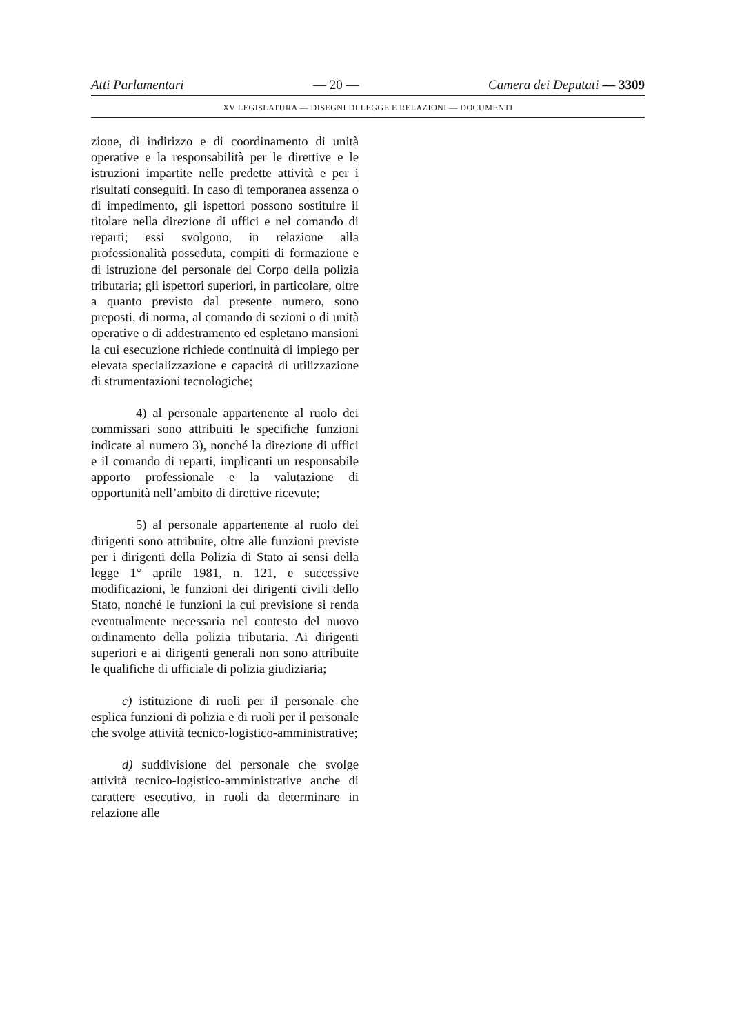Atti Parlamentari — 20 — Camera dei Deputati — 3309
XV LEGISLATURA — DISEGNI DI LEGGE E RELAZIONI — DOCUMENTI
zione, di indirizzo e di coordinamento di unità operative e la responsabilità per le direttive e le istruzioni impartite nelle predette attività e per i risultati conseguiti. In caso di temporanea assenza o di impedimento, gli ispettori possono sostituire il titolare nella direzione di uffici e nel comando di reparti; essi svolgono, in relazione alla professionalità posseduta, compiti di formazione e di istruzione del personale del Corpo della polizia tributaria; gli ispettori superiori, in particolare, oltre a quanto previsto dal presente numero, sono preposti, di norma, al comando di sezioni o di unità operative o di addestramento ed espletano mansioni la cui esecuzione richiede continuità di impiego per elevata specializzazione e capacità di utilizzazione di strumentazioni tecnologiche;
4) al personale appartenente al ruolo dei commissari sono attribuiti le specifiche funzioni indicate al numero 3), nonché la direzione di uffici e il comando di reparti, implicanti un responsabile apporto professionale e la valutazione di opportunità nell’ambito di direttive ricevute;
5) al personale appartenente al ruolo dei dirigenti sono attribuite, oltre alle funzioni previste per i dirigenti della Polizia di Stato ai sensi della legge 1° aprile 1981, n. 121, e successive modificazioni, le funzioni dei dirigenti civili dello Stato, nonché le funzioni la cui previsione si renda eventualmente necessaria nel contesto del nuovo ordinamento della polizia tributaria. Ai dirigenti superiori e ai dirigenti generali non sono attribuite le qualifiche di ufficiale di polizia giudiziaria;
c) istituzione di ruoli per il personale che esplica funzioni di polizia e di ruoli per il personale che svolge attività tecnico-logistico-amministrative;
d) suddivisione del personale che svolge attività tecnico-logistico-amministrative anche di carattere esecutivo, in ruoli da determinare in relazione alle